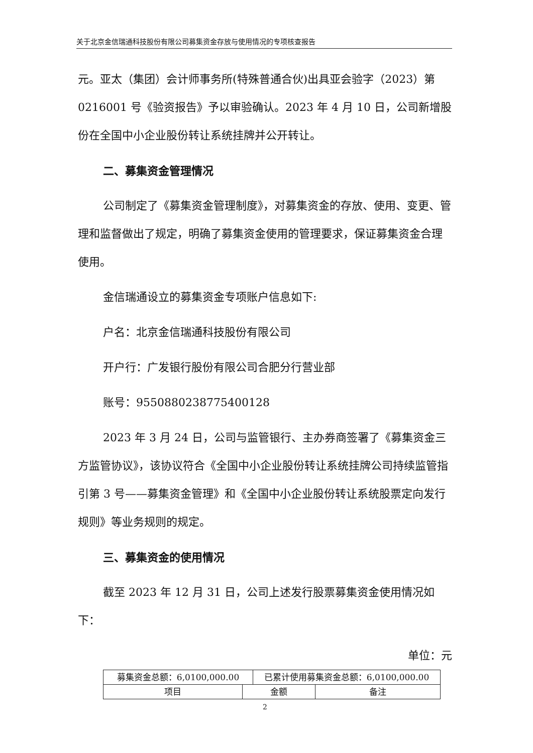关于北京金信瑞通科技股份有限公司募集资金存放与使用情况的专项核查报告
元。亚太（集团）会计师事务所(特殊普通合伙)出具亚会验字（2023）第 0216001 号《验资报告》予以审验确认。2023 年 4 月 10 日，公司新增股份在全国中小企业股份转让系统挂牌并公开转让。
二、募集资金管理情况
公司制定了《募集资金管理制度》，对募集资金的存放、使用、变更、管理和监督做出了规定，明确了募集资金使用的管理要求，保证募集资金合理使用。
金信瑞通设立的募集资金专项账户信息如下:
户名：北京金信瑞通科技股份有限公司
开户行：广发银行股份有限公司合肥分行营业部
账号：9550880238775400128
2023 年 3 月 24 日，公司与监管银行、主办券商签署了《募集资金三方监管协议》，该协议符合《全国中小企业股份转让系统挂牌公司持续监管指引第 3 号——募集资金管理》和《全国中小企业股份转让系统股票定向发行规则》等业务规则的规定。
三、募集资金的使用情况
截至 2023 年 12 月 31 日，公司上述发行股票募集资金使用情况如下：
单位：元
| 募集资金总额：6,0100,000.00 | | 已累计使用募集资金总额：6,0100,000.00 | |
| 项目 | 金额 | | 备注 |
2